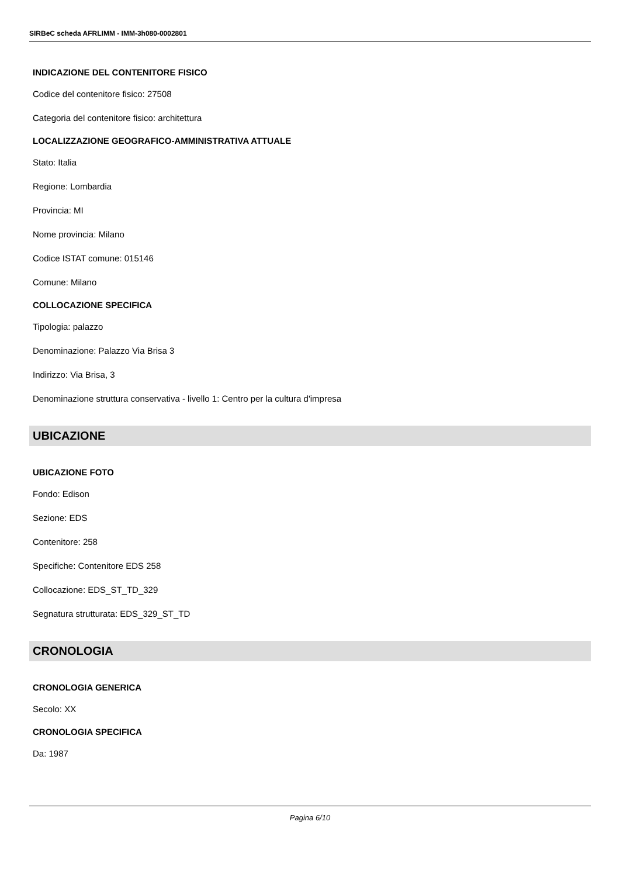SIRBeC scheda AFRLIMM - IMM-3h080-0002801
INDICAZIONE DEL CONTENITORE FISICO
Codice del contenitore fisico: 27508
Categoria del contenitore fisico: architettura
LOCALIZZAZIONE GEOGRAFICO-AMMINISTRATIVA ATTUALE
Stato: Italia
Regione: Lombardia
Provincia: MI
Nome provincia: Milano
Codice ISTAT comune: 015146
Comune: Milano
COLLOCAZIONE SPECIFICA
Tipologia: palazzo
Denominazione: Palazzo Via Brisa 3
Indirizzo: Via Brisa, 3
Denominazione struttura conservativa - livello 1: Centro per la cultura d'impresa
UBICAZIONE
UBICAZIONE FOTO
Fondo: Edison
Sezione: EDS
Contenitore: 258
Specifiche: Contenitore EDS 258
Collocazione: EDS_ST_TD_329
Segnatura strutturata: EDS_329_ST_TD
CRONOLOGIA
CRONOLOGIA GENERICA
Secolo: XX
CRONOLOGIA SPECIFICA
Da: 1987
Pagina 6/10